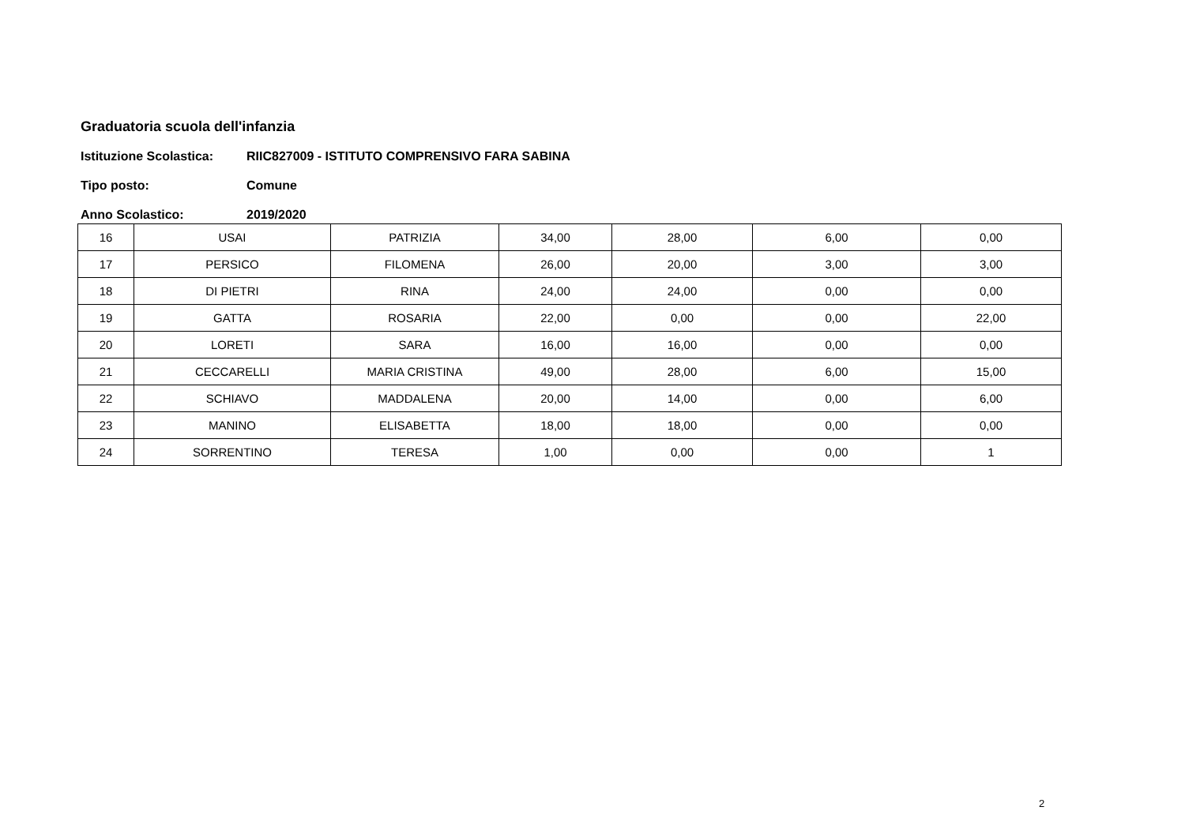Graduatoria scuola dell'infanzia
Istituzione Scolastica: RIIC827009 - ISTITUTO COMPRENSIVO FARA SABINA
Tipo posto: Comune
Anno Scolastico: 2019/2020
| 16 | USAI | PATRIZIA | 34,00 | 28,00 | 6,00 | 0,00 |
| 17 | PERSICO | FILOMENA | 26,00 | 20,00 | 3,00 | 3,00 |
| 18 | DI PIETRI | RINA | 24,00 | 24,00 | 0,00 | 0,00 |
| 19 | GATTA | ROSARIA | 22,00 | 0,00 | 0,00 | 22,00 |
| 20 | LORETI | SARA | 16,00 | 16,00 | 0,00 | 0,00 |
| 21 | CECCARELLI | MARIA CRISTINA | 49,00 | 28,00 | 6,00 | 15,00 |
| 22 | SCHIAVO | MADDALENA | 20,00 | 14,00 | 0,00 | 6,00 |
| 23 | MANINO | ELISABETTA | 18,00 | 18,00 | 0,00 | 0,00 |
| 24 | SORRENTINO | TERESA | 1,00 | 0,00 | 0,00 | 1 |
2